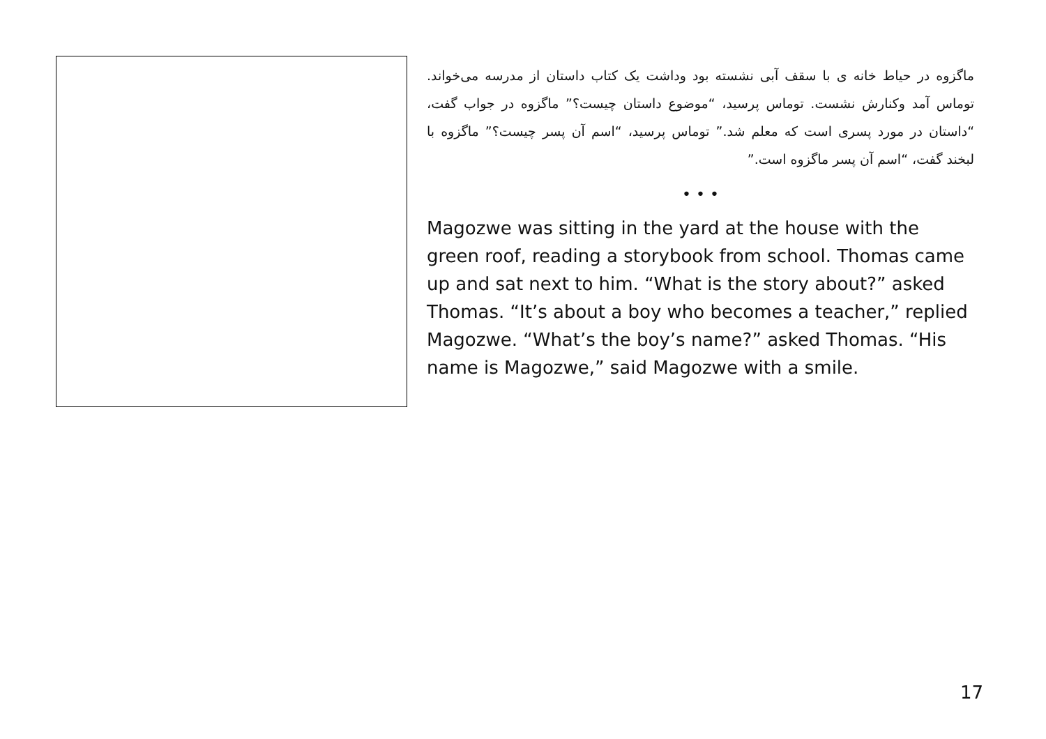ماگزوه در حیاط خانه ی با سقف آبی نشسته بود وداشت یک کتاب داستان از مدرسه می‌خواند. توماس آمد وکنارش نشست. توماس پرسید، “موضوع داستان چیست؟” ماگزوه در جواب گفت، “داستان در مورد پسری است که معلم شد.” توماس پرسید، “اسم آن پسر چیست؟” ماگزوه با لبخند گفت، “اسم آن پسر ماگزوه است.”
• • •
Magozwe was sitting in the yard at the house with the green roof, reading a storybook from school. Thomas came up and sat next to him. “What is the story about?” asked Thomas. “It’s about a boy who becomes a teacher,” replied Magozwe. “What’s the boy’s name?” asked Thomas. “His name is Magozwe,” said Magozwe with a smile.
17